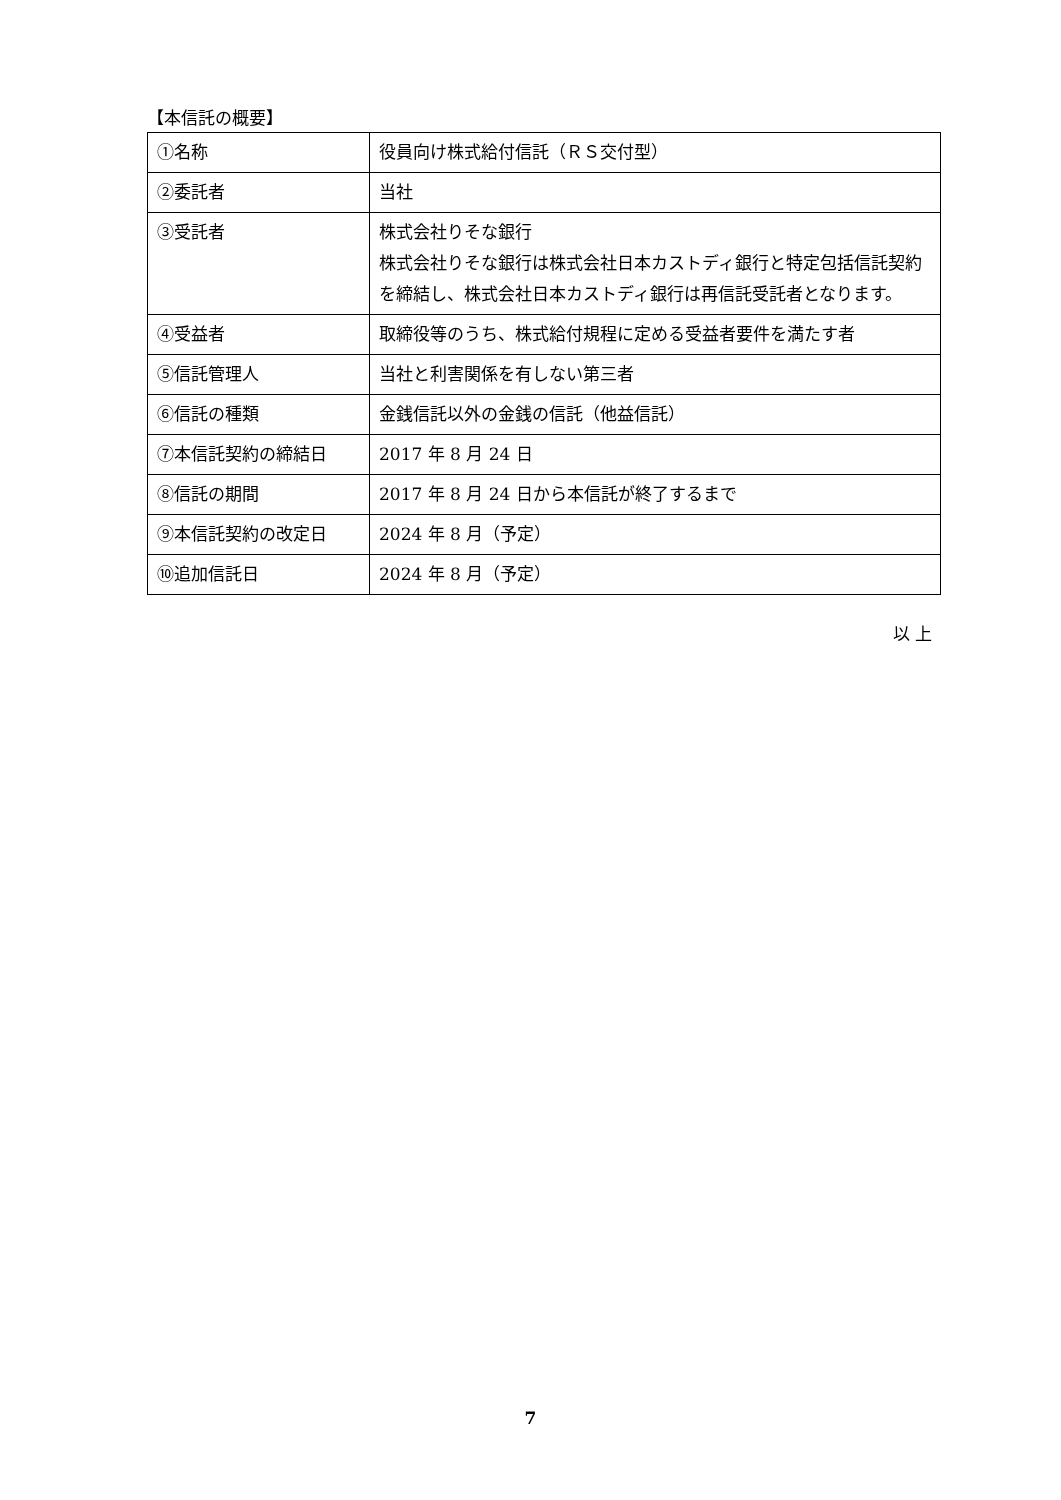【本信託の概要】
| ①名称 | 役員向け株式給付信託（ＲＳ交付型） |
| ②委託者 | 当社 |
| ③受託者 | 株式会社りそな銀行 株式会社りそな銀行は株式会社日本カストディ銀行と特定包括信託契約を締結し、株式会社日本カストディ銀行は再信託受託者となります。 |
| ④受益者 | 取締役等のうち、株式給付規程に定める受益者要件を満たす者 |
| ⑤信託管理人 | 当社と利害関係を有しない第三者 |
| ⑥信託の種類 | 金銭信託以外の金銭の信託（他益信託） |
| ⑦本信託契約の締結日 | 2017 年 8 月 24 日 |
| ⑧信託の期間 | 2017 年 8 月 24 日から本信託が終了するまで |
| ⑨本信託契約の改定日 | 2024 年 8 月（予定） |
| ⑩追加信託日 | 2024 年 8 月（予定） |
以 上
7